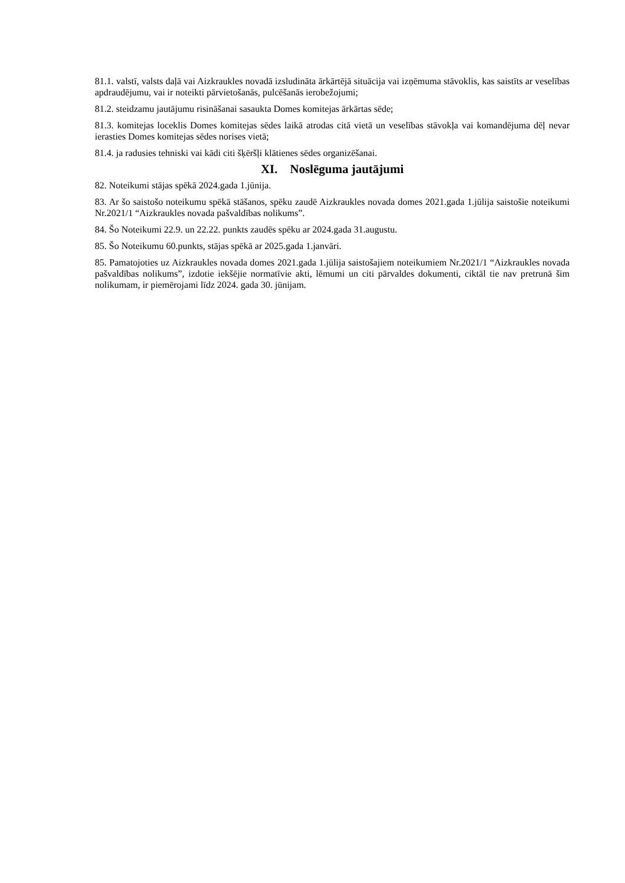81.1. valstī, valsts daļā vai Aizkraukles novadā izsludināta ārkārtējā situācija vai izņēmuma stāvoklis, kas saistīts ar veselības apdraudējumu, vai ir noteikti pārvietošanās, pulcēšanās ierobežojumi;
81.2. steidzamu jautājumu risināšanai sasaukta Domes komitejas ārkārtas sēde;
81.3. komitejas loceklis Domes komitejas sēdes laikā atrodas citā vietā un veselības stāvokļa vai komandējuma dēļ nevar ierasties Domes komitejas sēdes norises vietā;
81.4. ja radusies tehniski vai kādi citi šķēršļi klātienes sēdes organizēšanai.
XI. Noslēguma jautājumi
82. Noteikumi stājas spēkā 2024.gada 1.jūnija.
83. Ar šo saistošo noteikumu spēkā stāšanos, spēku zaudē Aizkraukles novada domes 2021.gada 1.jūlija saistošie noteikumi Nr.2021/1 “Aizkraukles novada pašvaldības nolikums”.
84. Šo Noteikumi 22.9. un 22.22. punkts zaudēs spēku ar 2024.gada 31.augustu.
85. Šo Noteikumu 60.punkts, stājas spēkā ar 2025.gada 1.janvāri.
85. Pamatojoties uz Aizkraukles novada domes 2021.gada 1.jūlija saistošajiem noteikumiem Nr.2021/1 “Aizkraukles novada pašvaldības nolikums”, izdotie iekšējie normatīvie akti, lēmumi un citi pārvaldes dokumenti, ciktāl tie nav pretrunā šim nolikumam, ir piemērojami līdz 2024. gada 30. jūnijam.